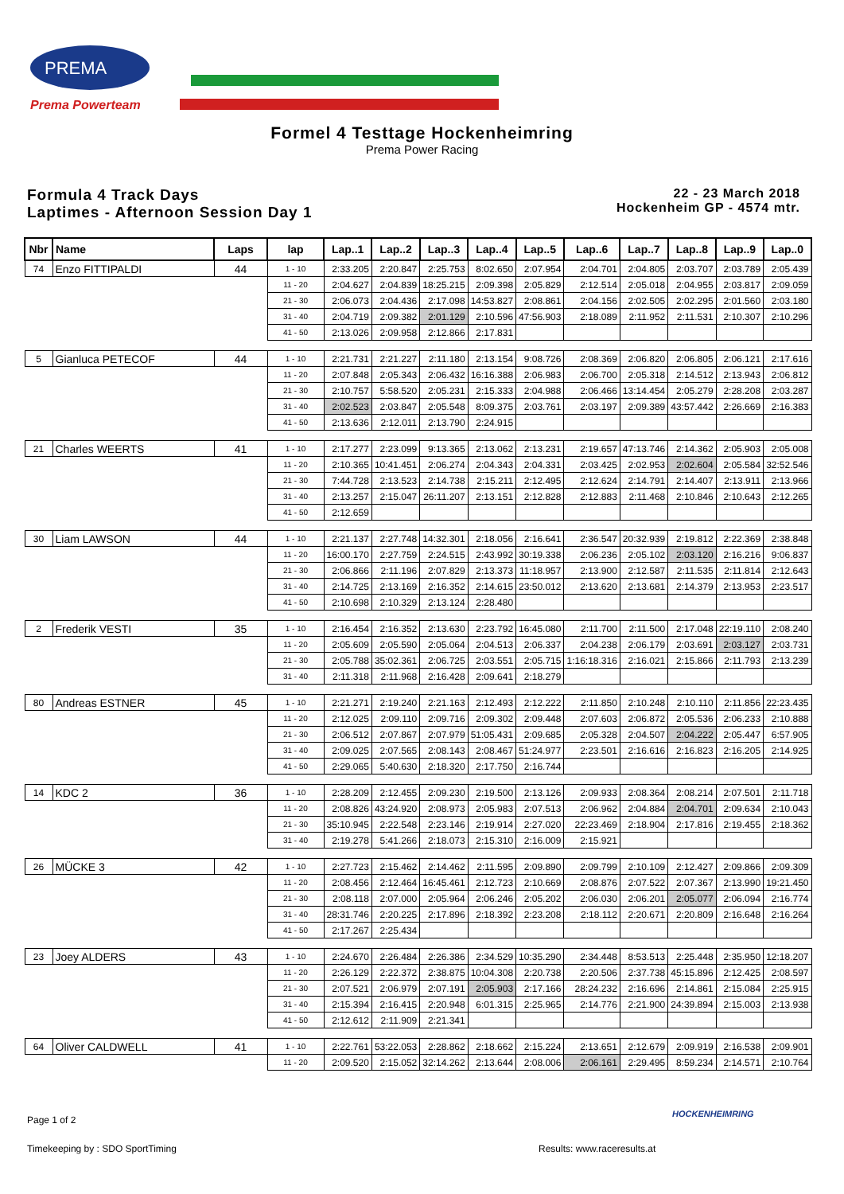PREMA
Prema Powerteam
Formel 4 Testtage Hockenheimring
Prema Power Racing
Formula 4 Track Days
Laptimes - Afternoon Session Day 1
22 - 23 March 2018
Hockenheim GP - 4574 mtr.
| Nbr | Name | Laps | lap | Lap..1 | Lap..2 | Lap..3 | Lap..4 | Lap..5 | Lap..6 | Lap..7 | Lap..8 | Lap..9 | Lap..0 |
| --- | --- | --- | --- | --- | --- | --- | --- | --- | --- | --- | --- | --- | --- |
| 74 | Enzo FITTIPALDI | 44 | 1 - 10 | 2:33.205 | 2:20.847 | 2:25.753 | 8:02.650 | 2:07.954 | 2:04.701 | 2:04.805 | 2:03.707 | 2:03.789 | 2:05.439 |
| | | | 11 - 20 | 2:04.627 | 2:04.839 | 18:25.215 | 2:09.398 | 2:05.829 | 2:12.514 | 2:05.018 | 2:04.955 | 2:03.817 | 2:09.059 |
| | | | 21 - 30 | 2:06.073 | 2:04.436 | 2:17.098 | 14:53.827 | 2:08.861 | 2:04.156 | 2:02.505 | 2:02.295 | 2:01.560 | 2:03.180 |
| | | | 31 - 40 | 2:04.719 | 2:09.382 | 2:01.129 | 2:10.596 | 47:56.903 | 2:18.089 | 2:11.952 | 2:11.531 | 2:10.307 | 2:10.296 |
| | | | 41 - 50 | 2:13.026 | 2:09.958 | 2:12.866 | 2:17.831 | | | | | | |
| 5 | Gianluca PETECOF | 44 | 1 - 10 | 2:21.731 | 2:21.227 | 2:11.180 | 2:13.154 | 9:08.726 | 2:08.369 | 2:06.820 | 2:06.805 | 2:06.121 | 2:17.616 |
| | | | 11 - 20 | 2:07.848 | 2:05.343 | 2:06.432 | 16:16.388 | 2:06.983 | 2:06.700 | 2:05.318 | 2:14.512 | 2:13.943 | 2:06.812 |
| | | | 21 - 30 | 2:10.757 | 5:58.520 | 2:05.231 | 2:15.333 | 2:04.988 | 2:06.466 | 13:14.454 | 2:05.279 | 2:28.208 | 2:03.287 |
| | | | 31 - 40 | 2:02.523 | 2:03.847 | 2:05.548 | 8:09.375 | 2:03.761 | 2:03.197 | 2:09.389 | 43:57.442 | 2:26.669 | 2:16.383 |
| | | | 41 - 50 | 2:13.636 | 2:12.011 | 2:13.790 | 2:24.915 | | | | | | |
| 21 | Charles WEERTS | 41 | 1 - 10 | 2:17.277 | 2:23.099 | 9:13.365 | 2:13.062 | 2:13.231 | 2:19.657 | 47:13.746 | 2:14.362 | 2:05.903 | 2:05.008 |
| | | | 11 - 20 | 2:10.365 | 10:41.451 | 2:06.274 | 2:04.343 | 2:04.331 | 2:03.425 | 2:02.953 | 2:02.604 | 2:05.584 | 32:52.546 |
| | | | 21 - 30 | 7:44.728 | 2:13.523 | 2:14.738 | 2:15.211 | 2:12.495 | 2:12.624 | 2:14.791 | 2:14.407 | 2:13.911 | 2:13.966 |
| | | | 31 - 40 | 2:13.257 | 2:15.047 | 26:11.207 | 2:13.151 | 2:12.828 | 2:12.883 | 2:11.468 | 2:10.846 | 2:10.643 | 2:12.265 |
| | | | 41 - 50 | 2:12.659 | | | | | | | | | |
| 30 | Liam LAWSON | 44 | 1 - 10 | 2:21.137 | 2:27.748 | 14:32.301 | 2:18.056 | 2:16.641 | 2:36.547 | 20:32.939 | 2:19.812 | 2:22.369 | 2:38.848 |
| | | | 11 - 20 | 16:00.170 | 2:27.759 | 2:24.515 | 2:43.992 | 30:19.338 | 2:06.236 | 2:05.102 | 2:03.120 | 2:16.216 | 9:06.837 |
| | | | 21 - 30 | 2:06.866 | 2:11.196 | 2:07.829 | 2:13.373 | 11:18.957 | 2:13.900 | 2:12.587 | 2:11.535 | 2:11.814 | 2:12.643 |
| | | | 31 - 40 | 2:14.725 | 2:13.169 | 2:16.352 | 2:14.615 | 23:50.012 | 2:13.620 | 2:13.681 | 2:14.379 | 2:13.953 | 2:23.517 |
| | | | 41 - 50 | 2:10.698 | 2:10.329 | 2:13.124 | 2:28.480 | | | | | | |
| 2 | Frederik VESTI | 35 | 1 - 10 | 2:16.454 | 2:16.352 | 2:13.630 | 2:23.792 | 16:45.080 | 2:11.700 | 2:11.500 | 2:17.048 | 22:19.110 | 2:08.240 |
| | | | 11 - 20 | 2:05.609 | 2:05.590 | 2:05.064 | 2:04.513 | 2:06.337 | 2:04.238 | 2:06.179 | 2:03.691 | 2:03.127 | 2:03.731 |
| | | | 21 - 30 | 2:05.788 | 35:02.361 | 2:06.725 | 2:03.551 | 2:05.715 | 1:16:18.316 | 2:16.021 | 2:15.866 | 2:11.793 | 2:13.239 |
| | | | 31 - 40 | 2:11.318 | 2:11.968 | 2:16.428 | 2:09.641 | 2:18.279 | | | | | |
| 80 | Andreas ESTNER | 45 | 1 - 10 | 2:21.271 | 2:19.240 | 2:21.163 | 2:12.493 | 2:12.222 | 2:11.850 | 2:10.248 | 2:10.110 | 2:11.856 | 22:23.435 |
| | | | 11 - 20 | 2:12.025 | 2:09.110 | 2:09.716 | 2:09.302 | 2:09.448 | 2:07.603 | 2:06.872 | 2:05.536 | 2:06.233 | 2:10.888 |
| | | | 21 - 30 | 2:06.512 | 2:07.867 | 2:07.979 | 51:05.431 | 2:09.685 | 2:05.328 | 2:04.507 | 2:04.222 | 2:05.447 | 6:57.905 |
| | | | 31 - 40 | 2:09.025 | 2:07.565 | 2:08.143 | 2:08.467 | 51:24.977 | 2:23.501 | 2:16.616 | 2:16.823 | 2:16.205 | 2:14.925 |
| | | | 41 - 50 | 2:29.065 | 5:40.630 | 2:18.320 | 2:17.750 | 2:16.744 | | | | | |
| 14 | KDC 2 | 36 | 1 - 10 | 2:28.209 | 2:12.455 | 2:09.230 | 2:19.500 | 2:13.126 | 2:09.933 | 2:08.364 | 2:08.214 | 2:07.501 | 2:11.718 |
| | | | 11 - 20 | 2:08.826 | 43:24.920 | 2:08.973 | 2:05.983 | 2:07.513 | 2:06.962 | 2:04.884 | 2:04.701 | 2:09.634 | 2:10.043 |
| | | | 21 - 30 | 35:10.945 | 2:22.548 | 2:23.146 | 2:19.914 | 2:27.020 | 22:23.469 | 2:18.904 | 2:17.816 | 2:19.455 | 2:18.362 |
| | | | 31 - 40 | 2:19.278 | 5:41.266 | 2:18.073 | 2:15.310 | 2:16.009 | 2:15.921 | | | | |
| 26 | MÜCKE 3 | 42 | 1 - 10 | 2:27.723 | 2:15.462 | 2:14.462 | 2:11.595 | 2:09.890 | 2:09.799 | 2:10.109 | 2:12.427 | 2:09.866 | 2:09.309 |
| | | | 11 - 20 | 2:08.456 | 2:12.464 | 16:45.461 | 2:12.723 | 2:10.669 | 2:08.876 | 2:07.522 | 2:07.367 | 2:13.990 | 19:21.450 |
| | | | 21 - 30 | 2:08.118 | 2:07.000 | 2:05.964 | 2:06.246 | 2:05.202 | 2:06.030 | 2:06.201 | 2:05.077 | 2:06.094 | 2:16.774 |
| | | | 31 - 40 | 28:31.746 | 2:20.225 | 2:17.896 | 2:18.392 | 2:23.208 | 2:18.112 | 2:20.671 | 2:20.809 | 2:16.648 | 2:16.264 |
| | | | 41 - 50 | 2:17.267 | 2:25.434 | | | | | | | | |
| 23 | Joey ALDERS | 43 | 1 - 10 | 2:24.670 | 2:26.484 | 2:26.386 | 2:34.529 | 10:35.290 | 2:34.448 | 8:53.513 | 2:25.448 | 2:35.950 | 12:18.207 |
| | | | 11 - 20 | 2:26.129 | 2:22.372 | 2:38.875 | 10:04.308 | 2:20.738 | 2:20.506 | 2:37.738 | 45:15.896 | 2:12.425 | 2:08.597 |
| | | | 21 - 30 | 2:07.521 | 2:06.979 | 2:07.191 | 2:05.903 | 2:17.166 | 28:24.232 | 2:16.696 | 2:14.861 | 2:15.084 | 2:25.915 |
| | | | 31 - 40 | 2:15.394 | 2:16.415 | 2:20.948 | 6:01.315 | 2:25.965 | 2:14.776 | 2:21.900 | 24:39.894 | 2:15.003 | 2:13.938 |
| | | | 41 - 50 | 2:12.612 | 2:11.909 | 2:21.341 | | | | | | | |
| 64 | Oliver CALDWELL | 41 | 1 - 10 | 2:22.761 | 53:22.053 | 2:28.862 | 2:18.662 | 2:15.224 | 2:13.651 | 2:12.679 | 2:09.919 | 2:16.538 | 2:09.901 |
| | | | 11 - 20 | 2:09.520 | 2:15.052 | 32:14.262 | 2:13.644 | 2:08.006 | 2:06.161 | 2:29.495 | 8:59.234 | 2:14.571 | 2:10.764 |
Page 1 of 2
HOCKENHEIMRING
Timekeeping by : SDO SportTiming Results: www.raceresults.at